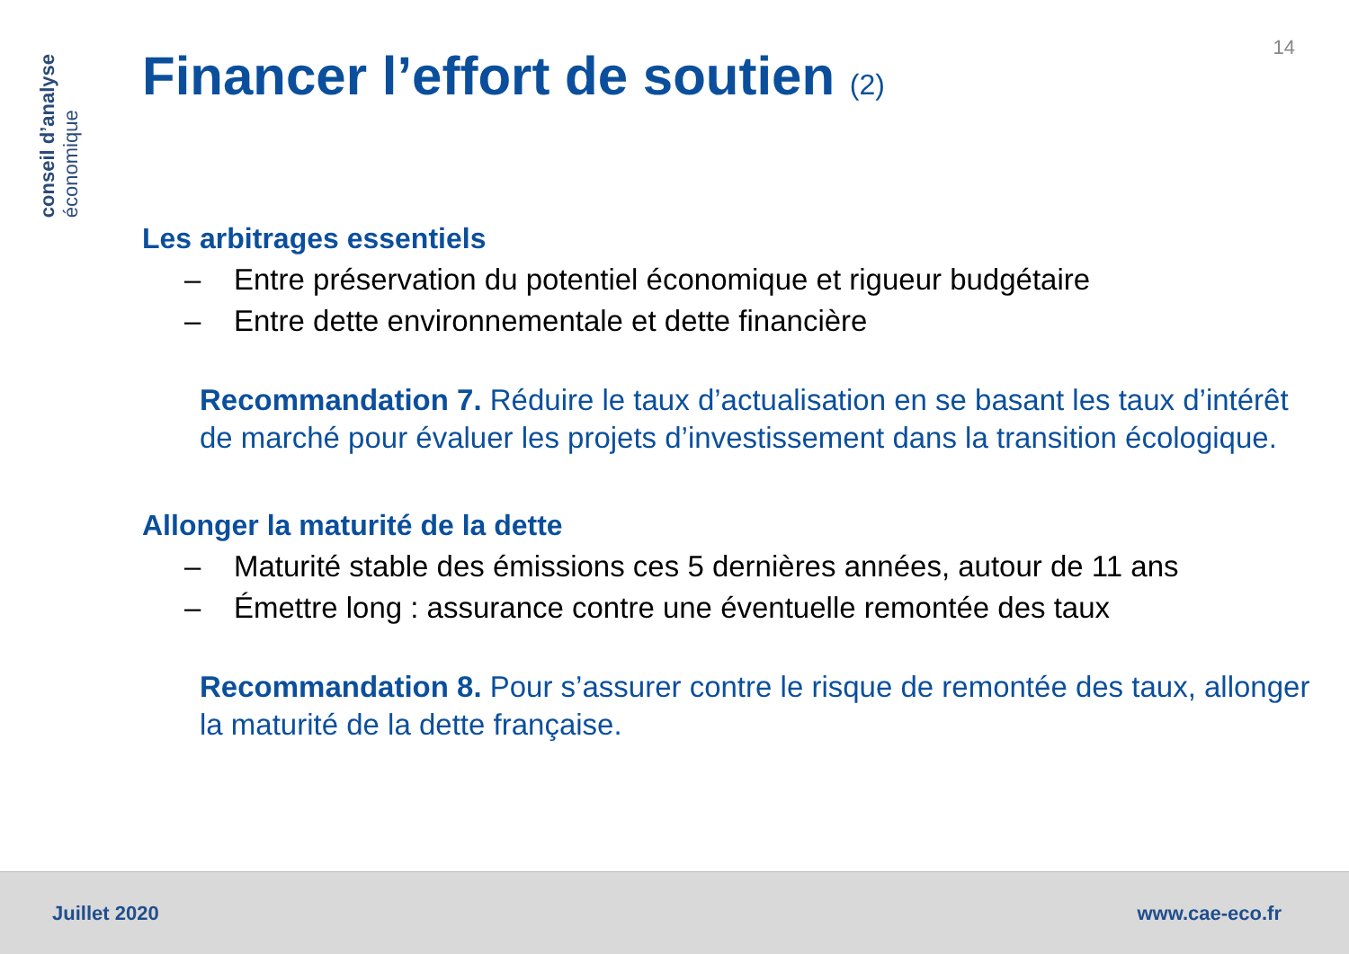conseil d’analyse
économique
14
Financer l’effort de soutien (2)
Les arbitrages essentiels
– Entre préservation du potentiel économique et rigueur budgétaire
– Entre dette environnementale et dette financière
Recommandation 7. Réduire le taux d’actualisation en se basant les taux d’intérêt de marché pour évaluer les projets d’investissement dans la transition écologique.
Allonger la maturité de la dette
– Maturité stable des émissions ces 5 dernières années, autour de 11 ans
– Émettre long : assurance contre une éventuelle remontée des taux
Recommandation 8. Pour s’assurer contre le risque de remontée des taux, allonger la maturité de la dette française.
Juillet 2020 www.cae-eco.fr